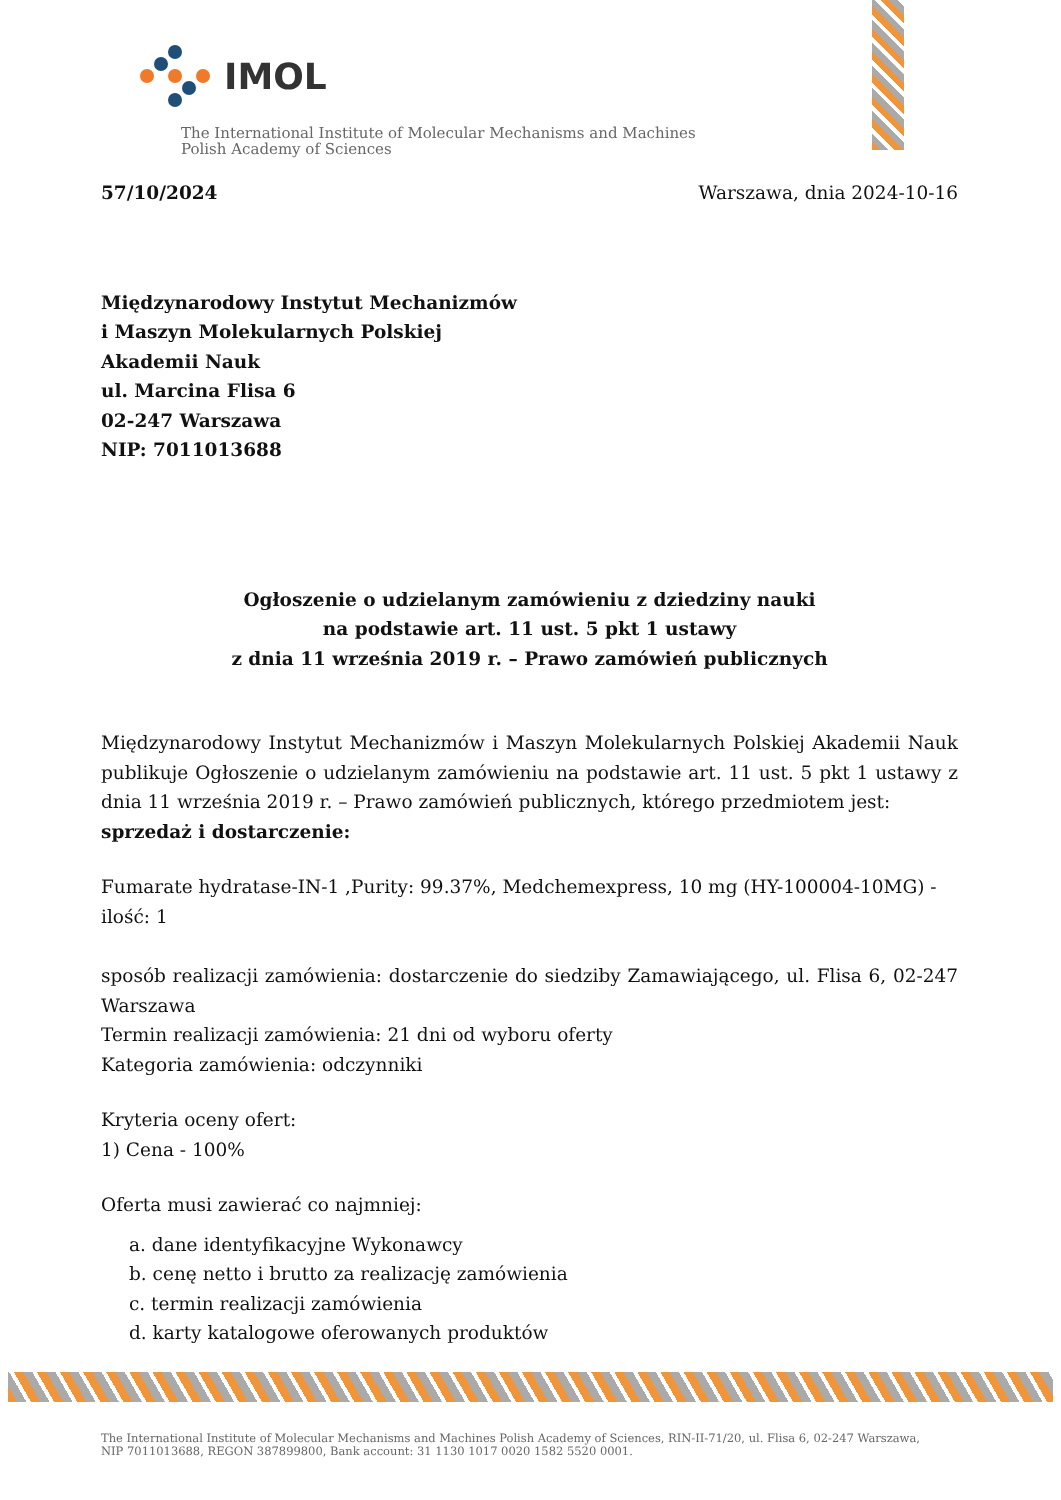IMOL
The International Institute of Molecular Mechanisms and Machines
Polish Academy of Sciences
57/10/2024 Warszawa, dnia 2024-10-16
Międzynarodowy Instytut Mechanizmów
i Maszyn Molekularnych Polskiej
Akademii Nauk
ul. Marcina Flisa 6
02-247 Warszawa
NIP: 7011013688
Ogłoszenie o udzielanym zamówieniu z dziedziny nauki
na podstawie art. 11 ust. 5 pkt 1 ustawy
z dnia 11 września 2019 r. – Prawo zamówień publicznych
Międzynarodowy Instytut Mechanizmów i Maszyn Molekularnych Polskiej Akademii Nauk publikuje Ogłoszenie o udzielanym zamówieniu na podstawie art. 11 ust. 5 pkt 1 ustawy z dnia 11 września 2019 r. – Prawo zamówień publicznych, którego przedmiotem jest:
sprzedaż i dostarczenie:
Fumarate hydratase-IN-1 ,Purity: 99.37%, Medchemexpress, 10 mg (HY-100004-10MG) - ilość: 1
sposób realizacji zamówienia: dostarczenie do siedziby Zamawiającego, ul. Flisa 6, 02-247 Warszawa
Termin realizacji zamówienia: 21 dni od wyboru oferty
Kategoria zamówienia: odczynniki
Kryteria oceny ofert:
1) Cena - 100%
Oferta musi zawierać co najmniej:
a. dane identyfikacyjne Wykonawcy
b. cenę netto i brutto za realizację zamówienia
c. termin realizacji zamówienia
d. karty katalogowe oferowanych produktów
The International Institute of Molecular Mechanisms and Machines Polish Academy of Sciences, RIN-II-71/20, ul. Flisa 6, 02-247 Warszawa,
NIP 7011013688, REGON 387899800, Bank account: 31 1130 1017 0020 1582 5520 0001.